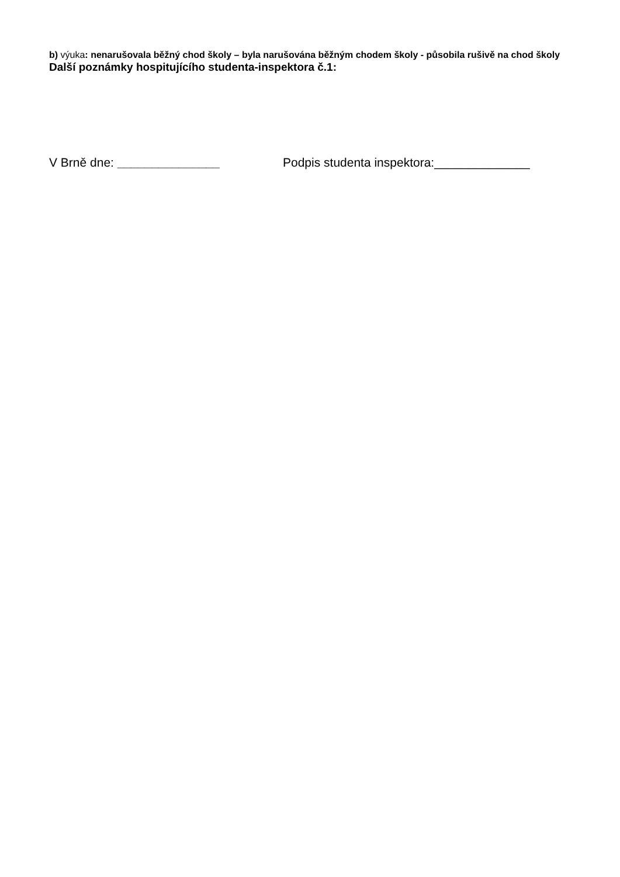b) výuka: nenarušovala běžný chod školy – byla narušována běžným chodem školy - působila rušivě na chod školy
Další poznámky hospitujícího studenta-inspektora č.1:
V Brně dne: _______________ Podpis studenta inspektora:______________